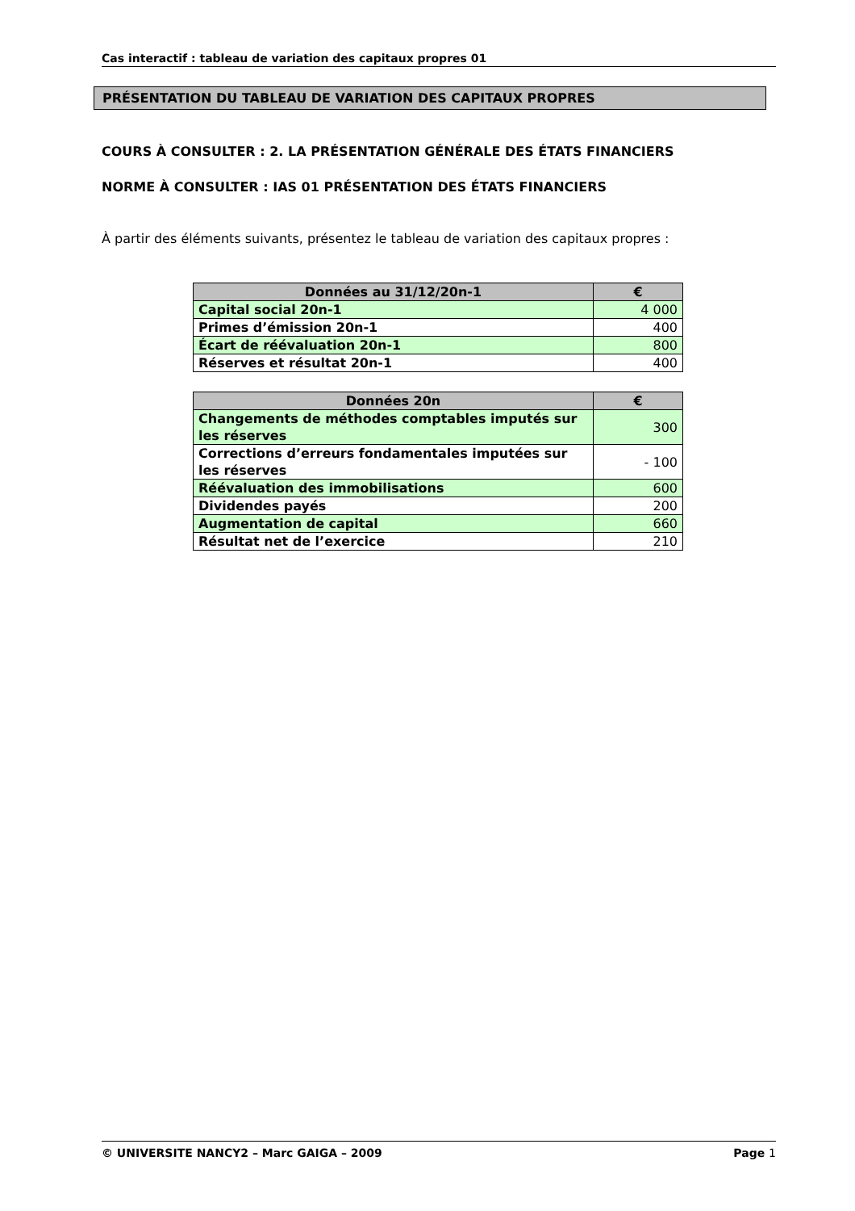Cas interactif : tableau de variation des capitaux propres 01
PRÉSENTATION DU TABLEAU DE VARIATION DES CAPITAUX PROPRES
COURS À CONSULTER : 2. LA PRÉSENTATION GÉNÉRALE DES ÉTATS FINANCIERS
NORME À CONSULTER : IAS 01 PRÉSENTATION DES ÉTATS FINANCIERS
À partir des éléments suivants, présentez le tableau de variation des capitaux propres :
| Données au 31/12/20n-1 | € |
| --- | --- |
| Capital social 20n-1 | 4 000 |
| Primes d’émission 20n-1 | 400 |
| Écart de réévaluation 20n-1 | 800 |
| Réserves et résultat 20n-1 | 400 |
| Données 20n | € |
| --- | --- |
| Changements de méthodes comptables imputés sur les réserves | 300 |
| Corrections d’erreurs fondamentales imputées sur les réserves | - 100 |
| Réévaluation des immobilisations | 600 |
| Dividendes payés | 200 |
| Augmentation de capital | 660 |
| Résultat net de l’exercice | 210 |
© UNIVERSITE NANCY2 – Marc GAIGA – 2009 Page 1